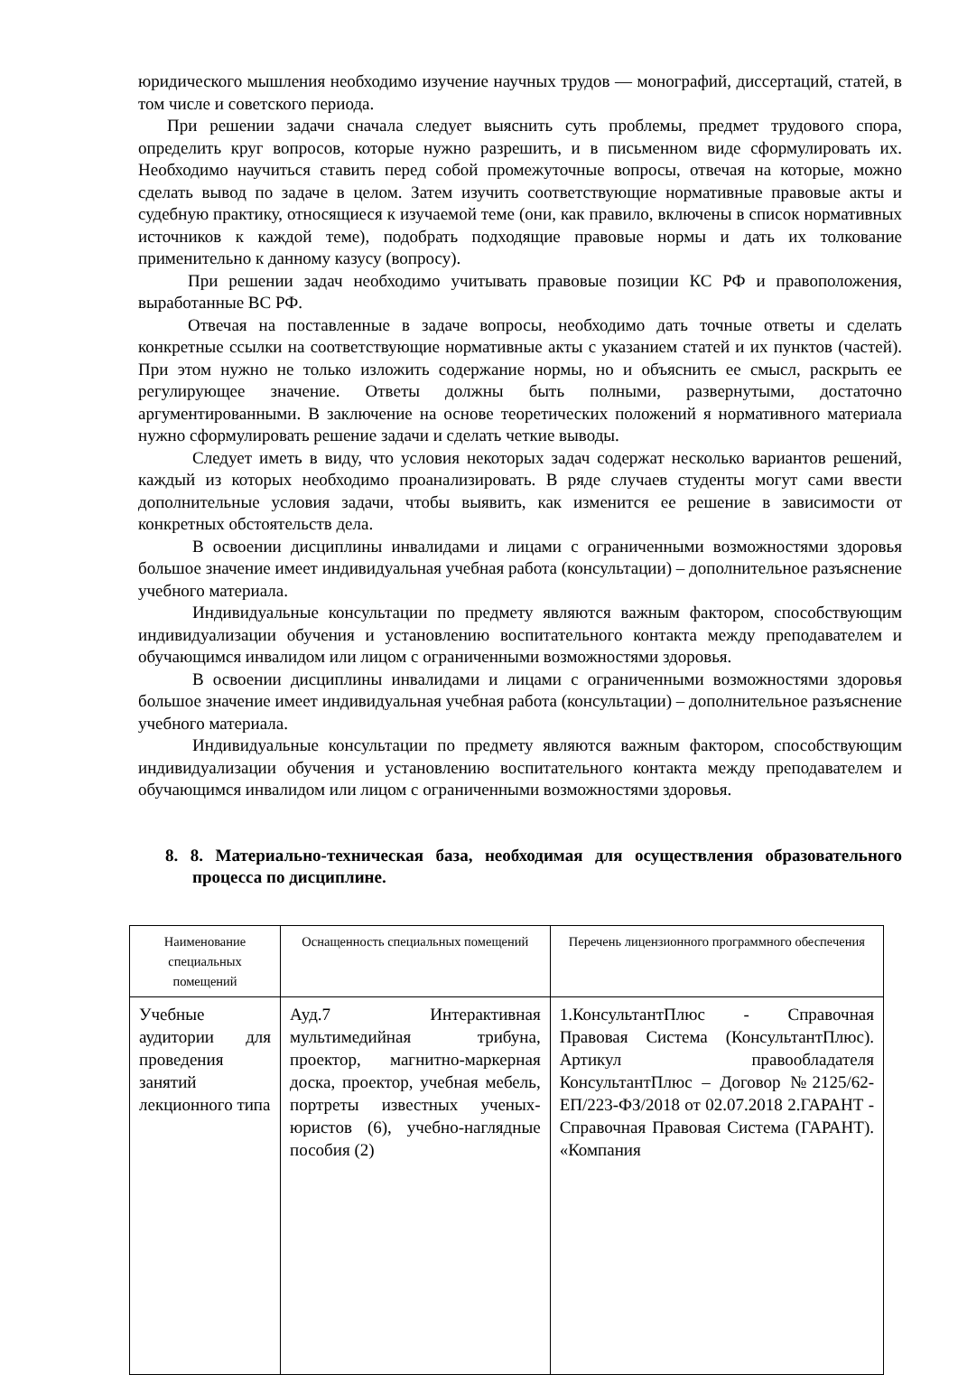юридического мышления необходимо изучение научных трудов — монографий, диссертаций, статей, в том числе и советского периода.
При решении задачи сначала следует выяснить суть проблемы, предмет трудового спора, определить круг вопросов, которые нужно разрешить, и в письменном виде сформулировать их. Необходимо научиться ставить перед собой промежуточные вопросы, отвечая на которые, можно сделать вывод по задаче в целом. Затем изучить соответствующие нормативные правовые акты и судебную практику, относящиеся к изучаемой теме (они, как правило, включены в список нормативных источников к каждой теме), подобрать подходящие правовые нормы и дать их толкование применительно к данному казусу (вопросу).
При решении задач необходимо учитывать правовые позиции КС РФ и правоположения, выработанные ВС РФ.
Отвечая на поставленные в задаче вопросы, необходимо дать точные ответы и сделать конкретные ссылки на соответствующие нормативные акты с указанием статей и их пунктов (частей). При этом нужно не только изложить содержание нормы, но и объяснить ее смысл, раскрыть ее регулирующее значение. Ответы должны быть полными, развернутыми, достаточно аргументированными. В заключение на основе теоретических положений я нормативного материала нужно сформулировать решение задачи и сделать четкие выводы.
Следует иметь в виду, что условия некоторых задач содержат несколько вариантов решений, каждый из которых необходимо проанализировать. В ряде случаев студенты могут сами ввести дополнительные условия задачи, чтобы выявить, как изменится ее решение в зависимости от конкретных обстоятельств дела.
В освоении дисциплины инвалидами и лицами с ограниченными возможностями здоровья большое значение имеет индивидуальная учебная работа (консультации) – дополнительное разъяснение учебного материала.
Индивидуальные консультации по предмету являются важным фактором, способствующим индивидуализации обучения и установлению воспитательного контакта между преподавателем и обучающимся инвалидом или лицом с ограниченными возможностями здоровья.
В освоении дисциплины инвалидами и лицами с ограниченными возможностями здоровья большое значение имеет индивидуальная учебная работа (консультации) – дополнительное разъяснение учебного материала.
Индивидуальные консультации по предмету являются важным фактором, способствующим индивидуализации обучения и установлению воспитательного контакта между преподавателем и обучающимся инвалидом или лицом с ограниченными возможностями здоровья.
8. 8. Материально-техническая база, необходимая для осуществления образовательного процесса по дисциплине.
| Наименование специальных помещений | Оснащенность специальных помещений | Перечень лицензионного программного обеспечения |
| --- | --- | --- |
| Учебные аудитории для проведения занятий лекционного типа | Ауд.7 Интерактивная мультимедийная трибуна, проектор, магнитно-маркерная доска, проектор, учебная мебель, портреты известных ученых-юристов (6), учебно-наглядные пособия (2) | 1.КонсультантПлюс - Справочная Правовая Система (КонсультантПлюс). Артикул правообладателя КонсультантПлюс – Договор №2125/62-ЕП/223-ФЗ/2018 от 02.07.2018 2.ГАРАНТ - Справочная Правовая Система (ГАРАНТ). «Компания |